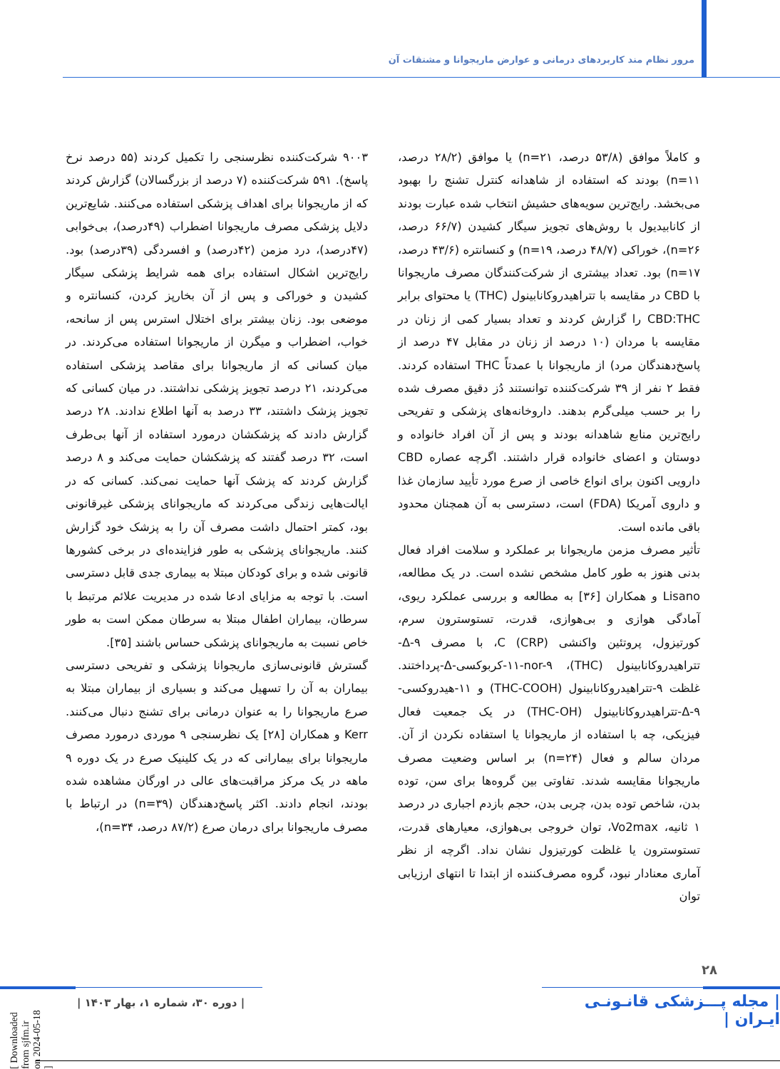مرور نظام مند کاربردهای درمانی و عوارض ماریجوانا و مشتقات آن
۹۰۰۳ شرکت‌کننده نظرسنجی را تکمیل کردند (۵۵ درصد نرخ پاسخ). ۵۹۱ شرکت‌کننده (۷ درصد از بزرگسالان) گزارش کردند که از ماریجوانا برای اهداف پزشکی استفاده می‌کنند. شایع‌ترین دلایل پزشکی مصرف ماریجوانا اضطراب (۴۹درصد)، بی‌خوابی (۴۷درصد)، درد مزمن (۴۲درصد) و افسردگی (۳۹درصد) بود. رایج‌ترین اشکال استفاده برای همه شرایط پزشکی سیگار کشیدن و خوراکی و پس از آن بخارپز کردن، کنسانتره و موضعی بود. زنان بیشتر برای اختلال استرس پس از سانحه، خواب، اضطراب و میگرن از ماریجوانا استفاده می‌کردند. در میان کسانی که از ماریجوانا برای مقاصد پزشکی استفاده می‌کردند، ۲۱ درصد تجویز پزشکی نداشتند. در میان کسانی که تجویز پزشک داشتند، ۳۳ درصد به آنها اطلاع ندادند. ۲۸ درصد گزارش دادند که پزشکشان درمورد استفاده از آنها بی‌طرف است، ۳۲ درصد گفتند که پزشکشان حمایت می‌کند و ۸ درصد گزارش کردند که پزشک آنها حمایت نمی‌کند. کسانی که در ایالت‌هایی زندگی می‌کردند که ماریجوانای پزشکی غیرقانونی بود، کمتر احتمال داشت مصرف آن را به پزشک خود گزارش کنند. ماریجوانای پزشکی به طور فزاینده‌ای در برخی کشورها قانونی شده و برای کودکان مبتلا به بیماری جدی قابل دسترسی است. با توجه به مزایای ادعا شده در مدیریت علائم مرتبط با سرطان، بیماران اطفال مبتلا به سرطان ممکن است به طور خاص نسبت به ماریجوانای پزشکی حساس باشند [۳۵].
گسترش قانونی‌سازی ماریجوانا پزشکی و تفریحی دسترسی بیماران به آن را تسهیل می‌کند و بسیاری از بیماران مبتلا به صرع ماریجوانا را به عنوان درمانی برای تشنج دنبال می‌کنند. Kerr و همکاران [۲۸] یک نظرسنجی ۹ موردی درمورد مصرف ماریجوانا برای بیمارانی که در یک کلینیک صرع در یک دوره ۹ ماهه در یک مرکز مراقبت‌های عالی در اورگان مشاهده شده بودند، انجام دادند. اکثر پاسخ‌دهندگان (n=۳۹) در ارتباط با مصرف ماریجوانا برای درمان صرع (۸۷/۲ درصد، n=۳۴)،
و کاملاً موافق (۵۳/۸ درصد، n=۲۱) یا موافق (۲۸/۲ درصد، n=۱۱) بودند که استفاده از شاهدانه کنترل تشنج را بهبود می‌بخشد. رایج‌ترین سویه‌های حشیش انتخاب شده عبارت بودند از کانابیدیول با روش‌های تجویز سیگار کشیدن (۶۶/۷ درصد، n=۲۶)، خوراکی (۴۸/۷ درصد، n=۱۹) و کنسانتره (۴۳/۶ درصد، n=۱۷) بود. تعداد بیشتری از شرکت‌کنندگان مصرف ماریجوانا با CBD در مقایسه با تتراهیدروکانابینول (THC) یا محتوای برابر CBD:THC را گزارش کردند و تعداد بسیار کمی از زنان در مقایسه با مردان (۱۰ درصد از زنان در مقابل ۴۷ درصد از پاسخ‌دهندگان مرد) از ماریجوانا با عمدتاً THC استفاده کردند. فقط ۲ نفر از ۳۹ شرکت‌کننده توانستند دُز دقیق مصرف شده را بر حسب میلی‌گرم بدهند. داروخانه‌های پزشکی و تفریحی رایج‌ترین منابع شاهدانه بودند و پس از آن افراد خانواده و دوستان و اعضای خانواده قرار داشتند. اگرچه عصاره CBD دارویی اکنون برای انواع خاصی از صرع مورد تأیید سازمان غذا و داروی آمریکا (FDA) است، دسترسی به آن همچنان محدود باقی مانده است.
تأثیر مصرف مزمن ماریجوانا بر عملکرد و سلامت افراد فعال بدنی هنوز به طور کامل مشخص نشده است. در یک مطالعه، Lisano و همکاران [۳۶] به مطالعه و بررسی عملکرد ریوی، آمادگی هوازی و بی‌هوازی، قدرت، تستوسترون سرم، کورتیزول، پروتئین واکنشی C (CRP)، با مصرف Δ-۹-تتراهیدروکانابینول (THC)، ۱۱-nor-۹-کربوکسی-Δ-پرداختند. غلظت ۹-تتراهیدروکانابینول (THC-COOH) و ۱۱-هیدروکسی-Δ-۹-تتراهیدروکانابینول (THC-OH) در یک جمعیت فعال فیزیکی، چه با استفاده از ماریجوانا یا استفاده نکردن از آن. مردان سالم و فعال (n=۲۴) بر اساس وضعیت مصرف ماریجوانا مقایسه شدند. تفاوتی بین گروه‌ها برای سن، توده بدن، شاخص توده بدن، چربی بدن، حجم بازدم اجباری در درصد ۱ ثانیه، Vo2max، توان خروجی بی‌هوازی، معیارهای قدرت، تستوسترون یا غلظت کورتیزول نشان نداد. اگرچه از نظر آماری معنادار نبود، گروه مصرف‌کننده از ابتدا تا انتهای ارزیابی توان
۲۸
| مجله پـــزشکی قانـونـی ایـران |
| دوره ۳۰، شماره ۱، بهار ۱۴۰۳ |
[ Downloaded from sjfm.ir on 2024-05-18 ]